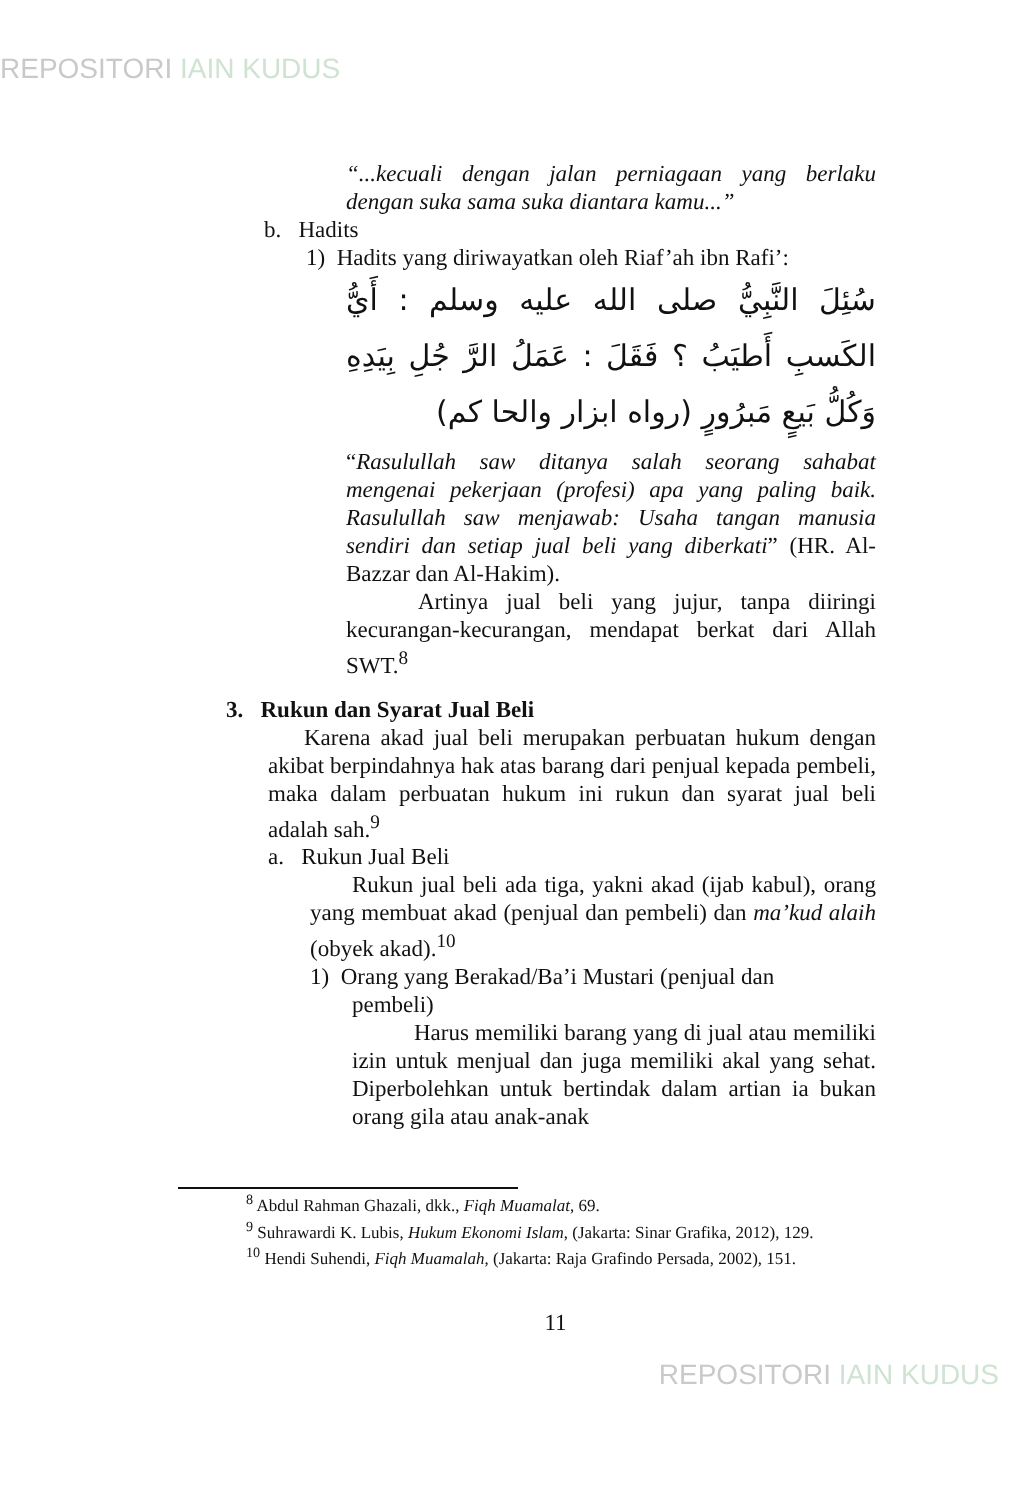REPOSITORI IAIN KUDUS
“...kecuali dengan jalan perniagaan yang berlaku dengan suka sama suka diantara kamu...”
b. Hadits
1) Hadits yang diriwayatkan oleh Riaf’ah ibn Rafi’:
سُئِلَ النَّبِيُّ صلى الله عليه وسلم : أَيُّ الكَسبِ أَطيَبُ ؟ فَقَلَ : عَمَلُ الرَّ جُلِ بِيَدِهِ وَكُلُّ بَيعٍ مَبرُورٍ (رواه ابزار والحا كم)
“Rasulullah saw ditanya salah seorang sahabat mengenai pekerjaan (profesi) apa yang paling baik. Rasulullah saw menjawab: Usaha tangan manusia sendiri dan setiap jual beli yang diberkati” (HR. Al-Bazzar dan Al-Hakim).
Artinya jual beli yang jujur, tanpa diiringi kecurangan-kecurangan, mendapat berkat dari Allah SWT.<sup>8</sup>
3. Rukun dan Syarat Jual Beli
Karena akad jual beli merupakan perbuatan hukum dengan akibat berpindahnya hak atas barang dari penjual kepada pembeli, maka dalam perbuatan hukum ini rukun dan syarat jual beli adalah sah.<sup>9</sup>
a. Rukun Jual Beli
Rukun jual beli ada tiga, yakni akad (ijab kabul), orang yang membuat akad (penjual dan pembeli) dan ma’kud alaih (obyek akad).<sup>10</sup>
1) Orang yang Berakad/Ba’i Mustari (penjual dan
pembeli)
Harus memiliki barang yang di jual atau memiliki izin untuk menjual dan juga memiliki akal yang sehat. Diperbolehkan untuk bertindak dalam artian ia bukan orang gila atau anak-anak
<sup>8</sup> Abdul Rahman Ghazali, dkk., Fiqh Muamalat, 69.
<sup>9</sup> Suhrawardi K. Lubis, Hukum Ekonomi Islam, (Jakarta: Sinar Grafika, 2012), 129.
<sup>10</sup> Hendi Suhendi, Fiqh Muamalah, (Jakarta: Raja Grafindo Persada, 2002), 151.
11
REPOSITORI IAIN KUDUS